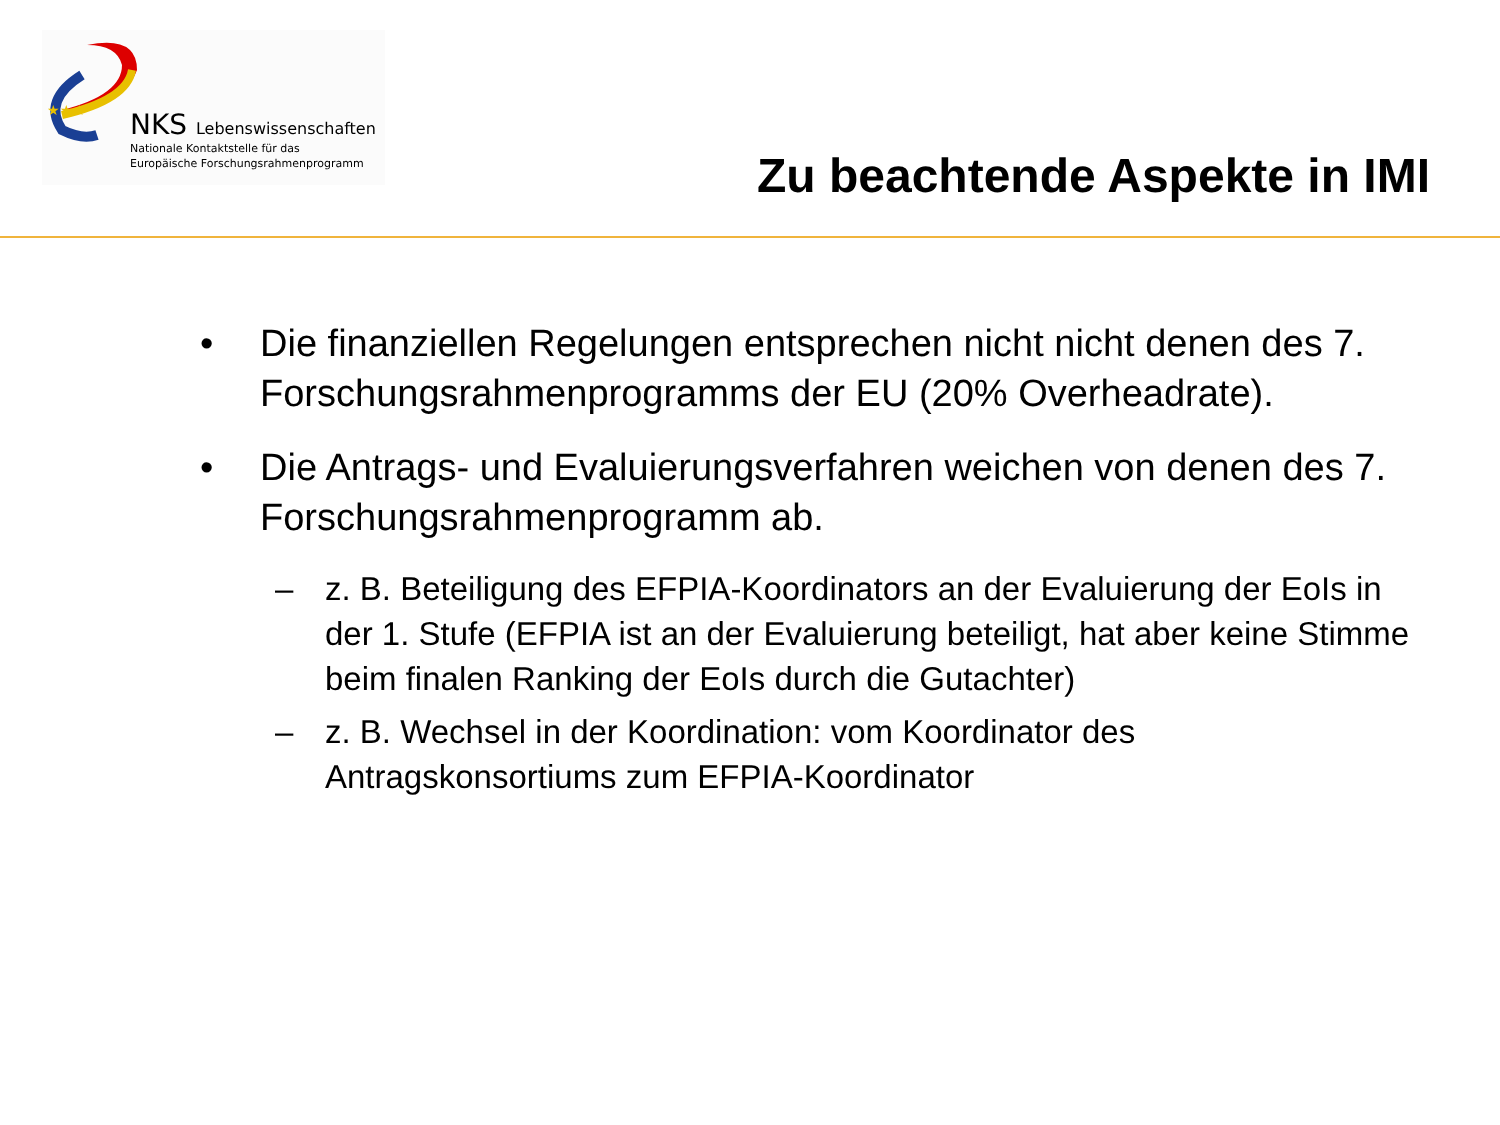★★★
NKS Lebenswissenschaften
Nationale Kontaktstelle für das
Europäische Forschungsrahmenprogramm
Zu beachtende Aspekte in IMI
• Die finanziellen Regelungen entsprechen nicht nicht denen des 7. Forschungsrahmenprogramms der EU (20% Overheadrate).
• Die Antrags- und Evaluierungsverfahren weichen von denen des 7. Forschungsrahmenprogramm ab.
– z. B. Beteiligung des EFPIA-Koordinators an der Evaluierung der EoIs in der 1. Stufe (EFPIA ist an der Evaluierung beteiligt, hat aber keine Stimme beim finalen Ranking der EoIs durch die Gutachter)
– z. B. Wechsel in der Koordination: vom Koordinator des Antragskonsortiums zum EFPIA-Koordinator